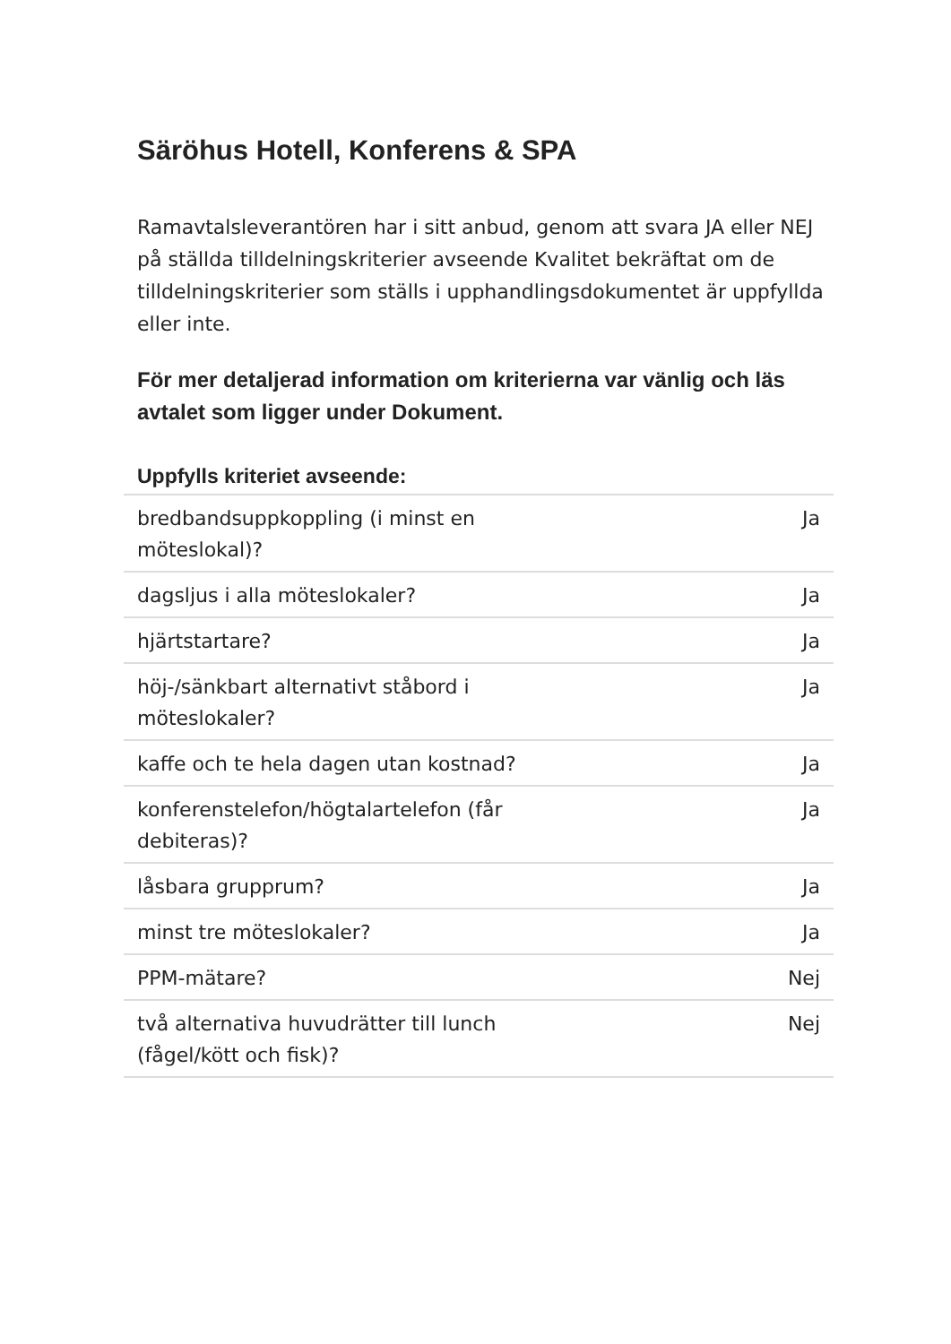Säröhus Hotell, Konferens & SPA
Ramavtalsleverantören har i sitt anbud, genom att svara JA eller NEJ på ställda tilldelningskriterier avseende Kvalitet bekräftat om de tilldelningskriterier som ställs i upphandlingsdokumentet är uppfyllda eller inte.
För mer detaljerad information om kriterierna var vänlig och läs avtalet som ligger under Dokument.
| Uppfylls kriteriet avseende: | |
| --- | --- |
| bredbandsuppkoppling (i minst en möteslokal)? | Ja |
| dagsljus i alla möteslokaler? | Ja |
| hjärtstartare? | Ja |
| höj-/sänkbart alternativt ståbord i möteslokaler? | Ja |
| kaffe och te hela dagen utan kostnad? | Ja |
| konferenstelefon/högtalartelefon (får debiteras)? | Ja |
| låsbara grupprum? | Ja |
| minst tre möteslokaler? | Ja |
| PPM-mätare? | Nej |
| två alternativa huvudrätter till lunch (fågel/kött och fisk)? | Nej |